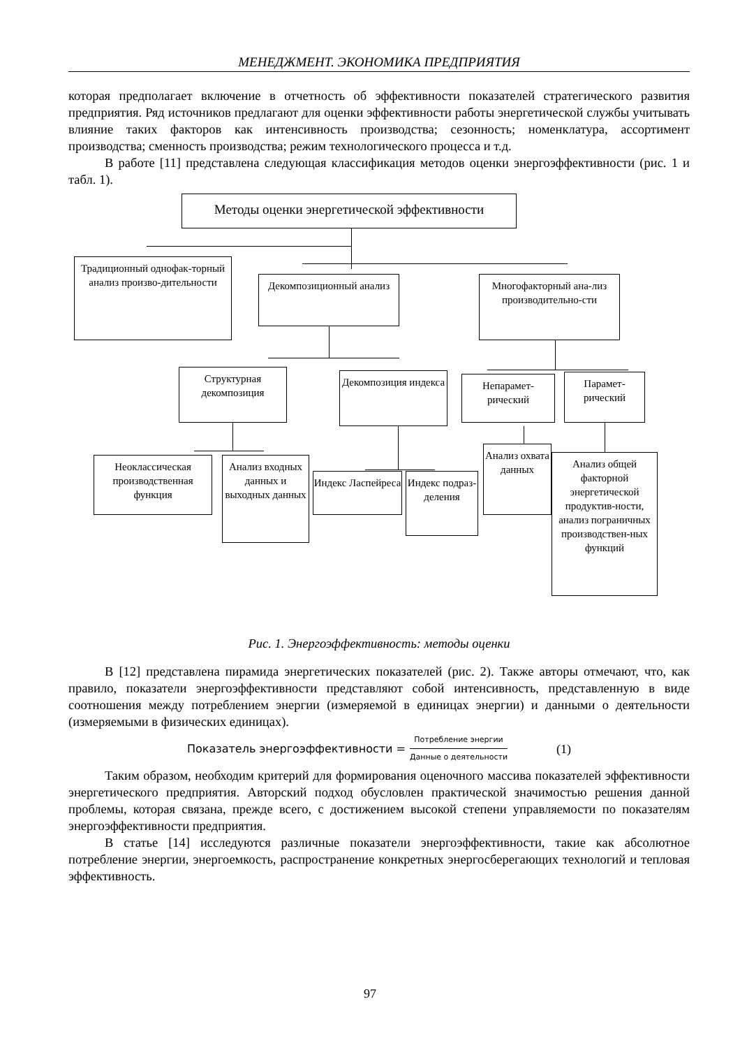МЕНЕДЖМЕНТ. ЭКОНОМИКА ПРЕДПРИЯТИЯ
которая предполагает включение в отчетность об эффективности показателей стратегического развития предприятия. Ряд источников предлагают для оценки эффективности работы энергетической службы учитывать влияние таких факторов как интенсивность производства; сезонность; номенклатура, ассортимент производства; сменность производства; режим технологического процесса и т.д.
В работе [11] представлена следующая классификация методов оценки энергоэффективности (рис. 1 и табл. 1).
Методы оценки энергетической эффективности
Традиционный однофак-торный анализ произво-дительности
Декомпозиционный анализ
Многофакторный ана-лиз производительно-сти
Структурная декомпозиция
Декомпозиция индекса
Непарамет-рический
Парамет-рический
Неоклассическая производственная функция
Анализ входных данных и выходных данных
Индекс Ласпейреса
Индекс подраз-деления
Анализ охвата данных
Анализ общей факторной энергетической продуктив-ности, анализ пограничных производствен-ных функций
Рис. 1. Энергоэффективность: методы оценки
В [12] представлена пирамида энергетических показателей (рис. 2). Также авторы отмечают, что, как правило, показатели энергоэффективности представляют собой интенсивность, представленную в виде соотношения между потреблением энергии (измеряемой в единицах энергии) и данными о деятельности (измеряемыми в физических единицах).
Показатель энергоэффективности = Потребление энергии Данные о деятельности (1)
Таким образом, необходим критерий для формирования оценочного массива показателей эффективности энергетического предприятия. Авторский подход обусловлен практической значимостью решения данной проблемы, которая связана, прежде всего, с достижением высокой степени управляемости по показателям энергоэффективности предприятия.
В статье [14] исследуются различные показатели энергоэффективности, такие как абсолютное потребление энергии, энергоемкость, распространение конкретных энергосберегающих технологий и тепловая эффективность.
97